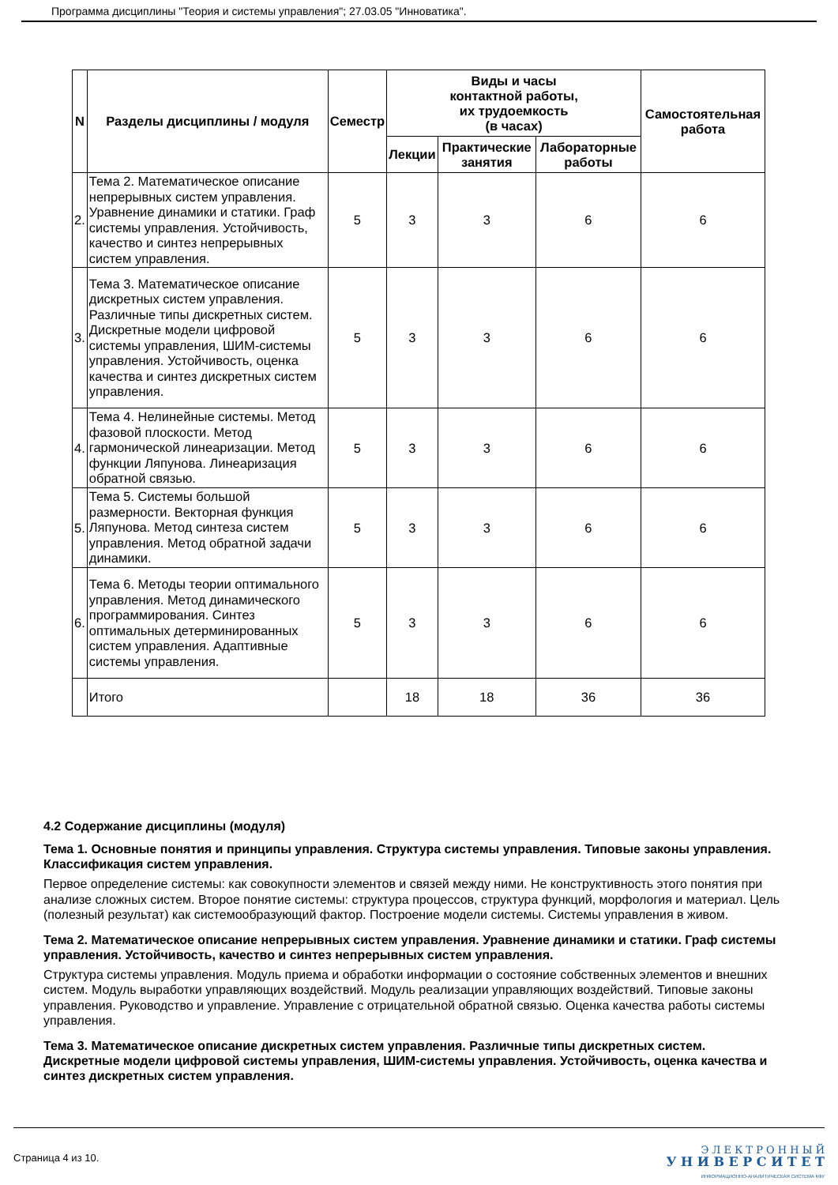Программа дисциплины "Теория и системы управления"; 27.03.05 "Инноватика".
| N | Разделы дисциплины / модуля | Семестр | Виды и часы контактной работы, их трудоемкость (в часах) | | | Самостоятельная работа |
| --- | --- | --- | --- | --- | --- | --- |
| | | | Лекции | Практические занятия | Лабораторные работы | |
| 2. | Тема 2. Математическое описание непрерывных систем управления. Уравнение динамики и статики. Граф системы управления. Устойчивость, качество и синтез непрерывных систем управления. | 5 | 3 | 3 | 6 | 6 |
| 3. | Тема 3. Математическое описание дискретных систем управления. Различные типы дискретных систем. Дискретные модели цифровой системы управления, ШИМ-системы управления. Устойчивость, оценка качества и синтез дискретных систем управления. | 5 | 3 | 3 | 6 | 6 |
| 4. | Тема 4. Нелинейные системы. Метод фазовой плоскости. Метод гармонической линеаризации. Метод функции Ляпунова. Линеаризация обратной связью. | 5 | 3 | 3 | 6 | 6 |
| 5. | Тема 5. Системы большой размерности. Векторная функция Ляпунова. Метод синтеза систем управления. Метод обратной задачи динамики. | 5 | 3 | 3 | 6 | 6 |
| 6. | Тема 6. Методы теории оптимального управления. Метод динамического программирования. Синтез оптимальных детерминированных систем управления. Адаптивные системы управления. | 5 | 3 | 3 | 6 | 6 |
| | Итого | | 18 | 18 | 36 | 36 |
4.2 Содержание дисциплины (модуля)
Тема 1. Основные понятия и принципы управления. Структура системы управления. Типовые законы управления. Классификация систем управления.
Первое определение системы: как совокупности элементов и связей между ними. Не конструктивность этого понятия при анализе сложных систем. Второе понятие системы: структура процессов, структура функций, морфология и материал. Цель (полезный результат) как системообразующий фактор. Построение модели системы. Системы управления в живом.
Тема 2. Математическое описание непрерывных систем управления. Уравнение динамики и статики. Граф системы управления. Устойчивость, качество и синтез непрерывных систем управления.
Структура системы управления. Модуль приема и обработки информации о состояние собственных элементов и внешних систем. Модуль выработки управляющих воздействий. Модуль реализации управляющих воздействий. Типовые законы управления. Руководство и управление. Управление с отрицательной обратной связью. Оценка качества работы системы управления.
Тема 3. Математическое описание дискретных систем управления. Различные типы дискретных систем. Дискретные модели цифровой системы управления, ШИМ-системы управления. Устойчивость, оценка качества и синтез дискретных систем управления.
Страница 4 из 10.
Э Л Е К Т Р О Н Н Ы Й
У Н И В Е Р С И Т Е Т
ИНФОРМАЦИОННО-АНАЛИТИЧЕСКАЯ СИСТЕМА КФУ